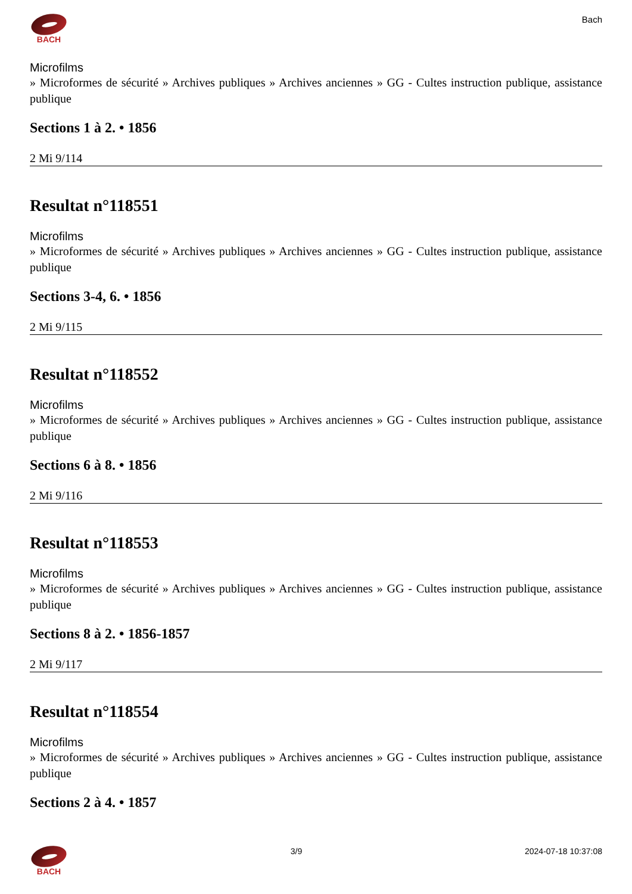BACH Bach
Microfilms
» Microformes de sécurité » Archives publiques » Archives anciennes » GG - Cultes instruction publique, assistance publique
Sections 1 à 2. • 1856
2 Mi 9/114
Resultat n°118551
Microfilms
» Microformes de sécurité » Archives publiques » Archives anciennes » GG - Cultes instruction publique, assistance publique
Sections 3-4, 6. • 1856
2 Mi 9/115
Resultat n°118552
Microfilms
» Microformes de sécurité » Archives publiques » Archives anciennes » GG - Cultes instruction publique, assistance publique
Sections 6 à 8. • 1856
2 Mi 9/116
Resultat n°118553
Microfilms
» Microformes de sécurité » Archives publiques » Archives anciennes » GG - Cultes instruction publique, assistance publique
Sections 8 à 2. • 1856-1857
2 Mi 9/117
Resultat n°118554
Microfilms
» Microformes de sécurité » Archives publiques » Archives anciennes » GG - Cultes instruction publique, assistance publique
Sections 2 à 4. • 1857
BACH 3/9 2024-07-18 10:37:08